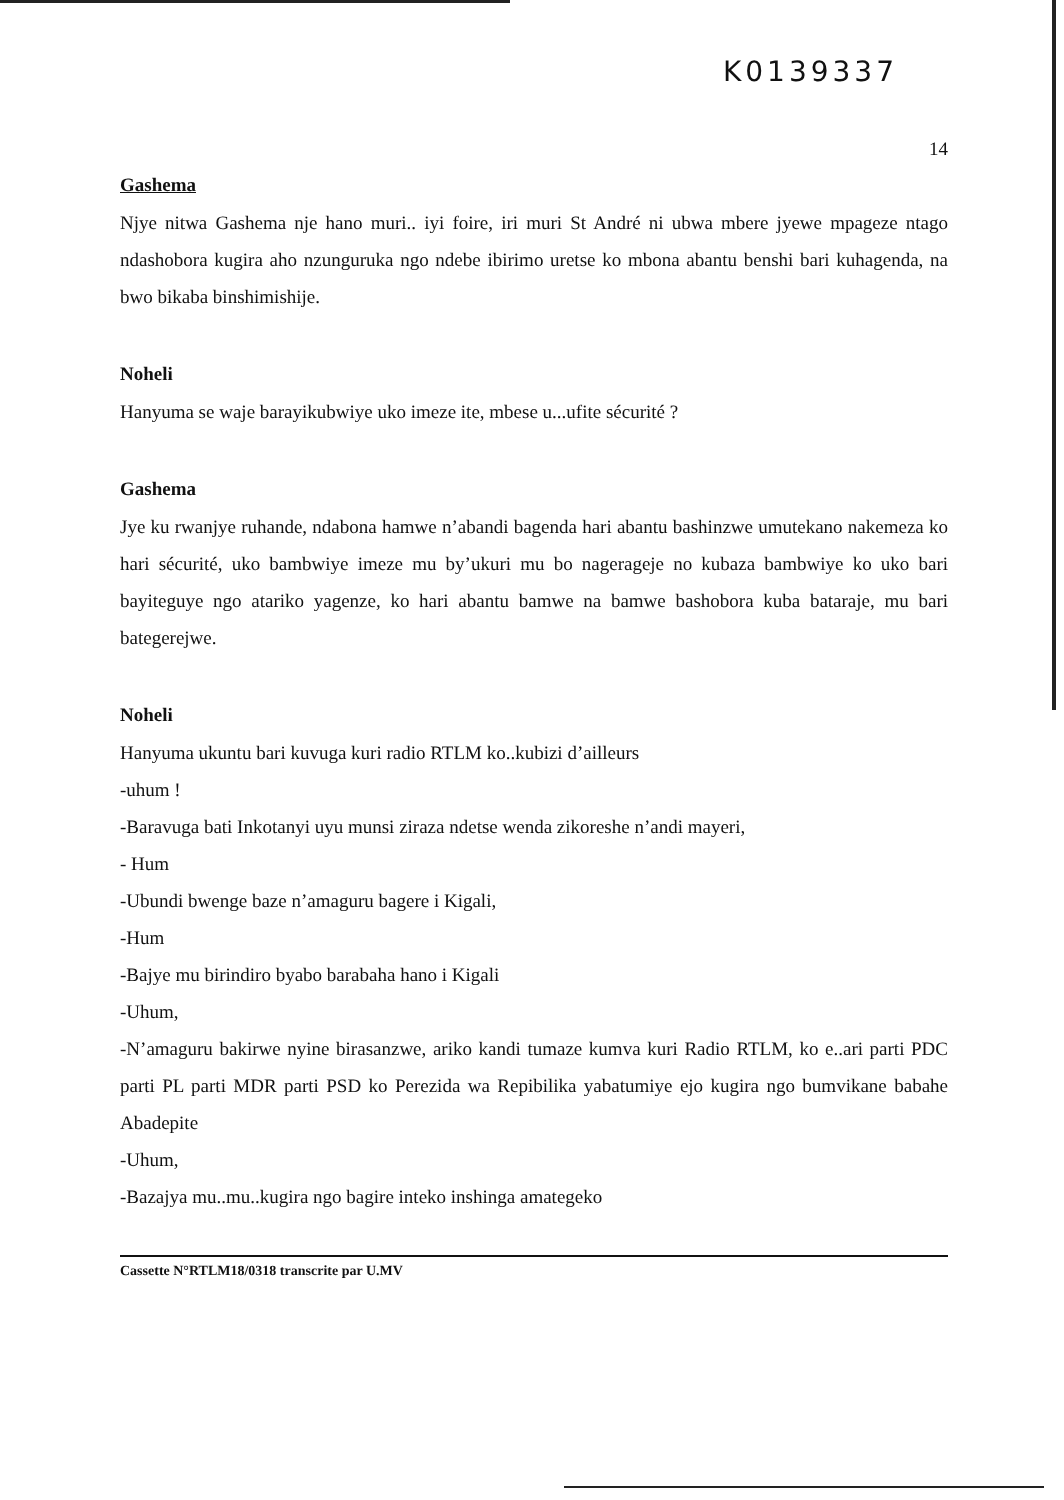K0139337
14
Gashema
Njye nitwa Gashema nje hano muri.. iyi foire, iri muri St André ni ubwa mbere jyewe mpageze ntago ndashobora kugira aho nzunguruka ngo ndebe ibirimo uretse ko mbona abantu benshi bari kuhagenda, na bwo bikaba binshimishije.
Noheli
Hanyuma se waje barayikubwiye uko imeze ite, mbese u...ufite sécurité ?
Gashema
Jye ku rwanjye ruhande, ndabona hamwe n’abandi bagenda hari abantu bashinzwe umutekano nakemeza ko hari sécurité, uko bambwiye imeze mu by’ukuri mu bo nagerageje no kubaza bambwiye ko uko bari bayiteguye ngo atariko yagenze, ko hari abantu bamwe na bamwe bashobora kuba bataraje, mu bari bategerejwe.
Noheli
Hanyuma ukuntu bari kuvuga kuri radio RTLM ko..kubizi d’ailleurs
-uhum !
-Baravuga bati Inkotanyi uyu munsi ziraza ndetse wenda zikoreshe n’andi mayeri,
- Hum
-Ubundi bwenge baze n’amaguru bagere i Kigali,
-Hum
-Bajye mu birindiro byabo barabaha hano i Kigali
-Uhum,
-N’amaguru bakirwe nyine birasanzwe, ariko kandi tumaze kumva kuri Radio RTLM, ko e..ari parti PDC parti PL parti MDR parti PSD ko Perezida wa Repibilika yabatumiye ejo kugira ngo bumvikane babahe Abadepite
-Uhum,
-Bazajya mu..mu..kugira ngo bagire inteko inshinga amategeko
Cassette N°RTLM18/0318 transcrite par U.MV